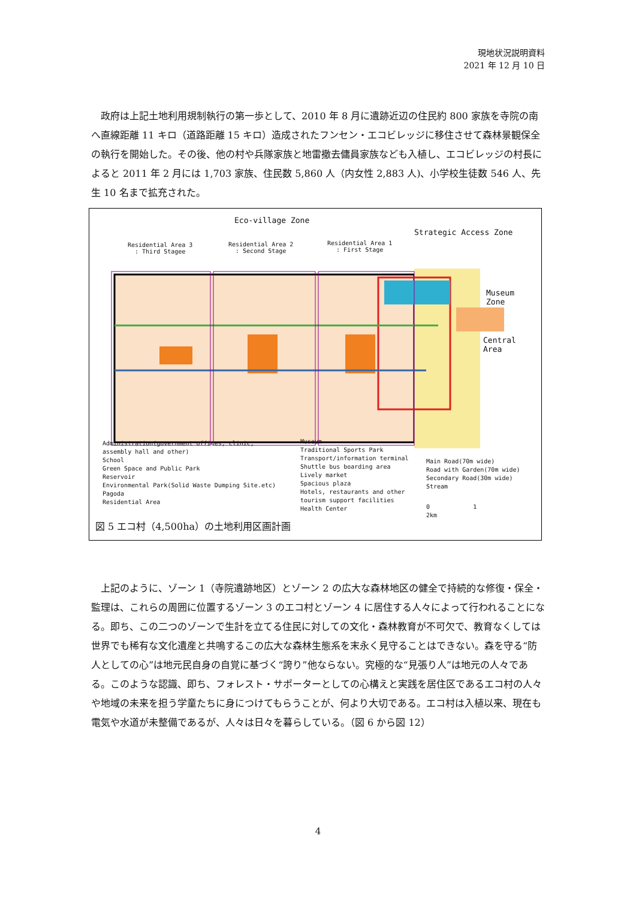現地状況説明資料
2021 年 12 月 10 日
政府は上記土地利用規制執行の第一歩として、2010 年 8 月に遺跡近辺の住民約 800 家族を寺院の南へ直線距離 11 キロ（道路距離 15 キロ）造成されたフンセン・エコビレッジに移住させて森林景観保全の執行を開始した。その後、他の村や兵隊家族と地雷撤去傭員家族なども入植し、エコビレッジの村長によると 2011 年 2 月には 1,703 家族、住民数 5,860 人（内女性 2,883 人)、小学校生徒数 546 人、先生 10 名まで拡充された。
Eco-village Zone
Strategic Access Zone
Residential Area 3
: Third Stagee
Residential Area 2
: Second Stage
Residential Area 1
: First Stage
Museum Zone
Central Area
Administration(government offices, clinic,
assembly hall and other)
School
Green Space and Public Park
Reservoir
Environmental Park(Solid Waste Dumping Site.etc)
Pagoda
Residential Area
Museum
Traditional Sports Park
Transport/information terminal
Shuttle bus boarding area
Lively market
Spacious plaza
Hotels, restaurants and other
tourism support facilities
Health Center
Main Road(70m wide)
Road with Garden(70m wide)
Secondary Road(30m wide)
Stream
0 1 2km
図 5 エコ村（4,500ha）の土地利用区画計画
上記のように、ゾーン 1（寺院遺跡地区）とゾーン 2 の広大な森林地区の健全で持続的な修復・保全・監理は、これらの周囲に位置するゾーン 3 のエコ村とゾーン 4 に居住する人々によって行われることになる。即ち、この二つのゾーンで生計を立てる住民に対しての文化・森林教育が不可欠で、教育なくしては世界でも稀有な文化遺産と共鳴するこの広大な森林生態系を末永く見守ることはできない。森を守る“防人としての心”は地元民自身の自覚に基づく“誇り”他ならない。究極的な“見張り人”は地元の人々である。このような認識、即ち、フォレスト・サポーターとしての心構えと実践を居住区であるエコ村の人々や地域の未来を担う学童たちに身につけてもらうことが、何より大切である。エコ村は入植以来、現在も電気や水道が未整備であるが、人々は日々を暮らしている。（図 6 から図 12）
4